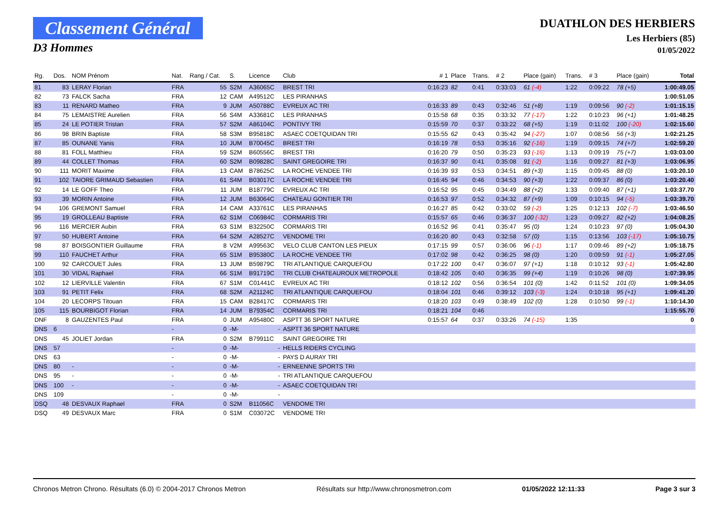Classement Général
D3 Hommes
DUATHLON DES HERBIERS
Les Herbiers (85)
01/05/2022
| Rg. | Dos. | NOM Prénom | Nat. | Rang / Cat. | S. | Licence | Club | # 1 | Place | Trans. | # 2 | Place (gain) | Trans. | # 3 | Place (gain) | Total |
| --- | --- | --- | --- | --- | --- | --- | --- | --- | --- | --- | --- | --- | --- | --- | --- | --- |
| 81 | 83 | LERAY Florian | FRA | 55 | S2M | A36065C | BREST TRI | 0:16:23 | 82 | 0:41 | 0:33:03 | 61 (-4) | 1:22 | 0:09:22 | 78 (+5) | 1:00:49.05 |
| 82 | 73 | FALCK Sacha | FRA | 12 | CAM | A49512C | LES PIRANHAS | | | | | | | | | 1:00:51.05 |
| 83 | 11 | RENARD Matheo | FRA | 9 | JUM | A50788C | EVREUX AC TRI | 0:16:33 | 89 | 0:43 | 0:32:46 | 51 (+8) | 1:19 | 0:09:56 | 90 (-2) | 1:01:15.15 |
| 84 | 75 | LEMAISTRE Aurelien | FRA | 56 | S4M | A33681C | LES PIRANHAS | 0:15:58 | 68 | 0:35 | 0:33:32 | 77 (-17) | 1:22 | 0:10:23 | 96 (+1) | 1:01:48.25 |
| 85 | 24 | LE POTIER Tristan | FRA | 57 | S2M | A86104C | PONTIVY TRI | 0:15:59 | 70 | 0:37 | 0:33:22 | 68 (+5) | 1:19 | 0:11:02 | 100 (-20) | 1:02:15.60 |
| 86 | 98 | BRIN Baptiste | FRA | 58 | S3M | B95818C | ASAEC COETQUIDAN TRI | 0:15:55 | 62 | 0:43 | 0:35:42 | 94 (-27) | 1:07 | 0:08:56 | 56 (+3) | 1:02:21.25 |
| 87 | 85 | OUNANE Yanis | FRA | 10 | JUM | B70045C | BREST TRI | 0:16:19 | 78 | 0:53 | 0:35:16 | 92 (-16) | 1:19 | 0:09:15 | 74 (+7) | 1:02:59.20 |
| 88 | 81 | FOLL Matthieu | FRA | 59 | S2M | B60556C | BREST TRI | 0:16:20 | 79 | 0:50 | 0:35:23 | 93 (-16) | 1:13 | 0:09:19 | 75 (+7) | 1:03:03.00 |
| 89 | 44 | COLLET Thomas | FRA | 60 | S2M | B09828C | SAINT GREGOIRE TRI | 0:16:37 | 90 | 0:41 | 0:35:08 | 91 (-2) | 1:16 | 0:09:27 | 81 (+3) | 1:03:06.95 |
| 90 | 111 | MORIT Maxime | FRA | 13 | CAM | B78625C | LA ROCHE VENDEE TRI | 0:16:39 | 93 | 0:53 | 0:34:51 | 89 (+3) | 1:15 | 0:09:45 | 88 (0) | 1:03:20.10 |
| 91 | 102 | TAIORE GRIMAUD Sebastien | FRA | 61 | S4M | B03017C | LA ROCHE VENDEE TRI | 0:16:45 | 94 | 0:46 | 0:34:53 | 90 (+3) | 1:22 | 0:09:37 | 86 (0) | 1:03:20.40 |
| 92 | 14 | LE GOFF Theo | FRA | 11 | JUM | B18779C | EVREUX AC TRI | 0:16:52 | 95 | 0:45 | 0:34:49 | 88 (+2) | 1:33 | 0:09:40 | 87 (+1) | 1:03:37.70 |
| 93 | 39 | MORIN Antoine | FRA | 12 | JUM | B63064C | CHATEAU GONTIER TRI | 0:16:53 | 97 | 0:52 | 0:34:32 | 87 (+9) | 1:09 | 0:10:15 | 94 (-5) | 1:03:39.70 |
| 94 | 106 | GREMONT Samuel | FRA | 14 | CAM | A33761C | LES PIRANHAS | 0:16:27 | 85 | 0:42 | 0:33:02 | 59 (-2) | 1:25 | 0:12:13 | 102 (-7) | 1:03:46.50 |
| 95 | 19 | GROLLEAU Baptiste | FRA | 62 | S1M | C06984C | CORMARIS TRI | 0:15:57 | 65 | 0:46 | 0:36:37 | 100 (-32) | 1:23 | 0:09:27 | 82 (+2) | 1:04:08.25 |
| 96 | 116 | MERCIER Aubin | FRA | 63 | S1M | B32250C | CORMARIS TRI | 0:16:52 | 96 | 0:41 | 0:35:47 | 95 (0) | 1:24 | 0:10:23 | 97 (0) | 1:05:04.30 |
| 97 | 50 | HUBERT Antoine | FRA | 64 | S2M | A28527C | VENDOME TRI | 0:16:20 | 80 | 0:43 | 0:32:58 | 57 (0) | 1:15 | 0:13:56 | 103 (-17) | 1:05:10.75 |
| 98 | 87 | BOISGONTIER Guillaume | FRA | 8 | V2M | A99563C | VELO CLUB CANTON LES PIEUX | 0:17:15 | 99 | 0:57 | 0:36:06 | 96 (-1) | 1:17 | 0:09:46 | 89 (+2) | 1:05:18.75 |
| 99 | 110 | FAUCHET Arthur | FRA | 65 | S1M | B95380C | LA ROCHE VENDEE TRI | 0:17:02 | 98 | 0:42 | 0:36:25 | 98 (0) | 1:20 | 0:09:59 | 91 (-1) | 1:05:27.05 |
| 100 | 92 | CARCOUET Jules | FRA | 13 | JUM | B59879C | TRI ATLANTIQUE CARQUEFOU | 0:17:22 | 100 | 0:47 | 0:36:07 | 97 (+1) | 1:18 | 0:10:12 | 93 (-1) | 1:05:42.80 |
| 101 | 30 | VIDAL Raphael | FRA | 66 | S1M | B91719C | TRI CLUB CHATEAUROUX METROPOLE | 0:18:42 | 105 | 0:40 | 0:36:35 | 99 (+4) | 1:19 | 0:10:26 | 98 (0) | 1:07:39.95 |
| 102 | 12 | LIERVILLE Valentin | FRA | 67 | S1M | C01441C | EVREUX AC TRI | 0:18:12 | 102 | 0:56 | 0:36:54 | 101 (0) | 1:42 | 0:11:52 | 101 (0) | 1:09:34.05 |
| 103 | 91 | PETIT Felix | FRA | 68 | S2M | A21124C | TRI ATLANTIQUE CARQUEFOU | 0:18:04 | 101 | 0:46 | 0:39:12 | 103 (-3) | 1:24 | 0:10:18 | 95 (+1) | 1:09:41.20 |
| 104 | 20 | LECORPS Titouan | FRA | 15 | CAM | B28417C | CORMARIS TRI | 0:18:20 | 103 | 0:49 | 0:38:49 | 102 (0) | 1:28 | 0:10:50 | 99 (-1) | 1:10:14.30 |
| 105 | 115 | BOURBIGOT Florian | FRA | 14 | JUM | B79354C | CORMARIS TRI | 0:18:21 | 104 | 0:46 | | | | | | 1:15:55.70 |
| DNF | 8 | GAUZENTES Paul | FRA | 0 | JUM | A95480C | ASPTT 36 SPORT NATURE | 0:15:57 | 64 | 0:37 | 0:33:26 | 74 (-15) | 1:35 | | | 0 |
| DNS | 6 | | - | 0 | -M- | - | ASPTT 36 SPORT NATURE | | | | | | | | | |
| DNS | 45 | JOLIET Jordan | FRA | 0 | S2M | B79911C | SAINT GREGOIRE TRI | | | | | | | | | |
| DNS | 57 | | - | 0 | -M- | - | HELLS RIDERS CYCLING | | | | | | | | | |
| DNS | 63 | | - | 0 | -M- | - | PAYS D AURAY TRI | | | | | | | | | |
| DNS | 80 | - | - | 0 | -M- | - | ERNEENNE SPORTS TRI | | | | | | | | | |
| DNS | 95 | - | - | 0 | -M- | - | TRI ATLANTIQUE CARQUEFOU | | | | | | | | | |
| DNS | 100 | - | - | 0 | -M- | - | ASAEC COETQUIDAN TRI | | | | | | | | | |
| DNS | 109 | | - | 0 | -M- | - | | | | | | | | | | |
| DSQ | 48 | DESVAUX Raphael | FRA | 0 | S2M | B11056C | VENDOME TRI | | | | | | | | | |
| DSQ | 49 | DESVAUX Marc | FRA | 0 | S1M | C03072C | VENDOME TRI | | | | | | | | | |
Chronos Metron Chrono. Résultats (6.0) © 2004-2017 Chronos Metron Résultats sur http://www.chronosmetron.com 01/05/2022 12:11:33 Page 3 sur 3